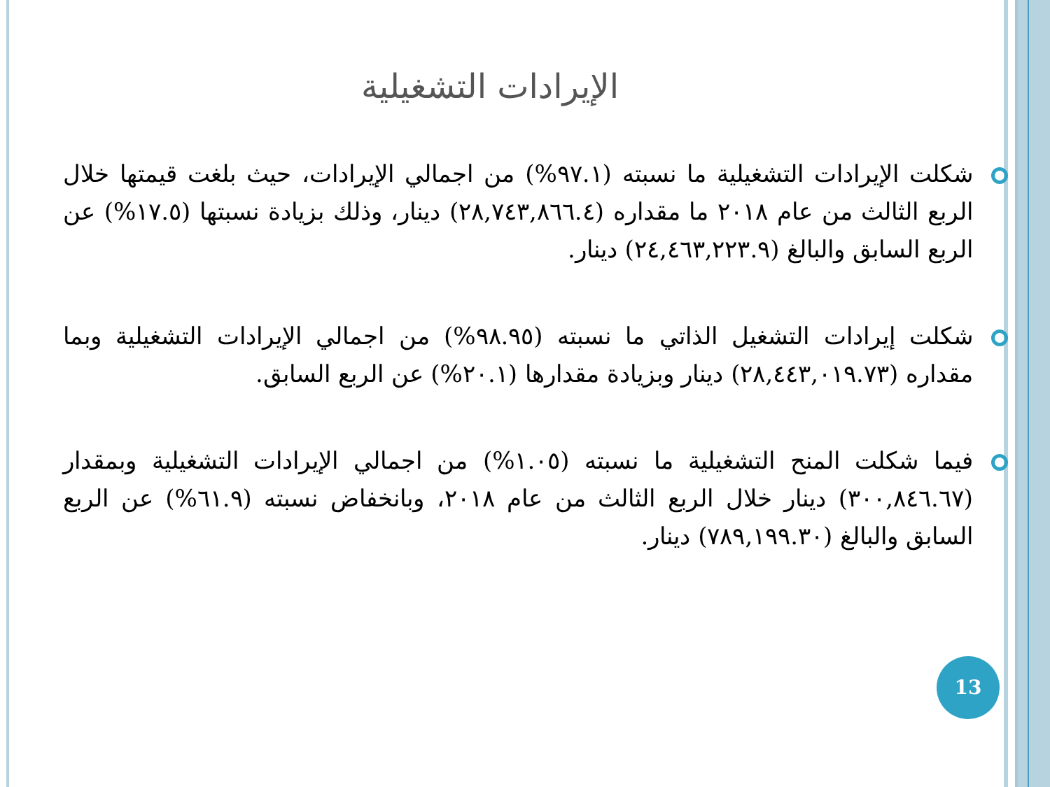الإيرادات التشغيلية
شكلت الإيرادات التشغيلية ما نسبته (٩٧.١%) من اجمالي الإيرادات، حيث بلغت قيمتها خلال الربع الثالث من عام ٢٠١٨ ما مقداره (٢٨,٧٤٣,٨٦٦.٤) دينار، وذلك بزيادة نسبتها (١٧.٥%) عن الربع السابق والبالغ (٢٤,٤٦٣,٢٢٣.٩) دينار.
شكلت إيرادات التشغيل الذاتي ما نسبته (٩٨.٩٥%) من اجمالي الإيرادات التشغيلية وبما مقداره (٢٨,٤٤٣,٠١٩.٧٣) دينار وبزيادة مقدارها (٢٠.١%) عن الربع السابق.
فيما شكلت المنح التشغيلية ما نسبته (١.٠٥%) من اجمالي الإيرادات التشغيلية وبمقدار (٣٠٠,٨٤٦.٦٧) دينار خلال الربع الثالث من عام ٢٠١٨، وبانخفاض نسبته (٦١.٩%) عن الربع السابق والبالغ (٧٨٩,١٩٩.٣٠) دينار.
13